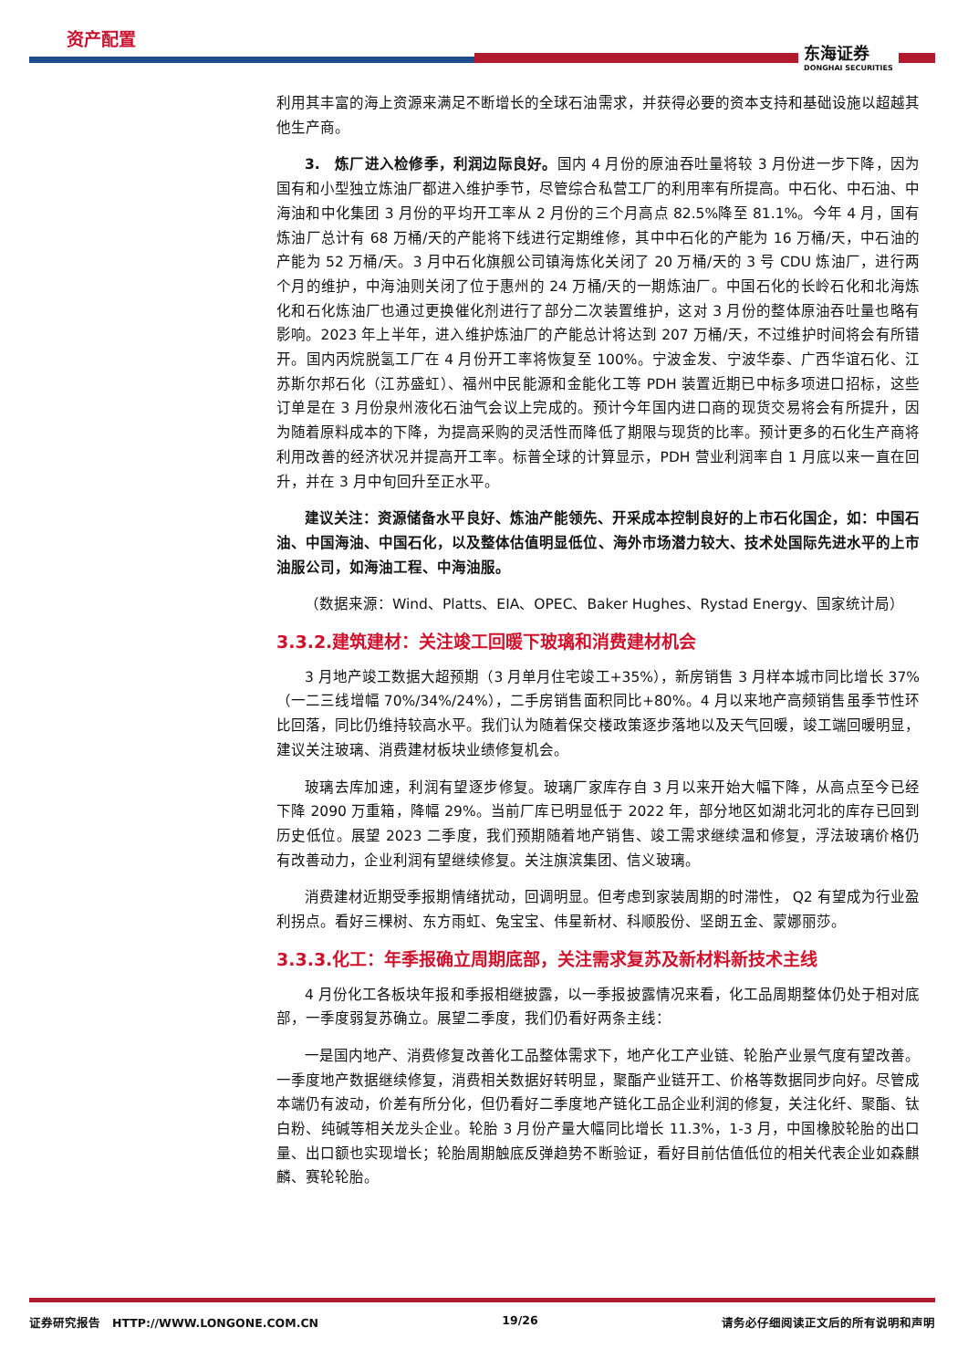资产配置
东海证券
DONGHAI SECURITIES
利用其丰富的海上资源来满足不断增长的全球石油需求，并获得必要的资本支持和基础设施以超越其他生产商。
3.　炼厂进入检修季，利润边际良好。国内 4 月份的原油吞吐量将较 3 月份进一步下降，因为国有和小型独立炼油厂都进入维护季节，尽管综合私营工厂的利用率有所提高。中石化、中石油、中海油和中化集团 3 月份的平均开工率从 2 月份的三个月高点 82.5%降至 81.1%。今年 4 月，国有炼油厂总计有 68 万桶/天的产能将下线进行定期维修，其中中石化的产能为 16 万桶/天，中石油的产能为 52 万桶/天。3 月中石化旗舰公司镇海炼化关闭了 20 万桶/天的 3 号 CDU 炼油厂，进行两个月的维护，中海油则关闭了位于惠州的 24 万桶/天的一期炼油厂。中国石化的长岭石化和北海炼化和石化炼油厂也通过更换催化剂进行了部分二次装置维护，这对 3 月份的整体原油吞吐量也略有影响。2023 年上半年，进入维护炼油厂的产能总计将达到 207 万桶/天，不过维护时间将会有所错开。国内丙烷脱氢工厂在 4 月份开工率将恢复至 100%。宁波金发、宁波华泰、广西华谊石化、江苏斯尔邦石化（江苏盛虹）、福州中民能源和金能化工等 PDH 装置近期已中标多项进口招标，这些订单是在 3 月份泉州液化石油气会议上完成的。预计今年国内进口商的现货交易将会有所提升，因为随着原料成本的下降，为提高采购的灵活性而降低了期限与现货的比率。预计更多的石化生产商将利用改善的经济状况并提高开工率。标普全球的计算显示，PDH 营业利润率自 1 月底以来一直在回升，并在 3 月中旬回升至正水平。
建议关注：资源储备水平良好、炼油产能领先、开采成本控制良好的上市石化国企，如：中国石油、中国海油、中国石化，以及整体估值明显低位、海外市场潜力较大、技术处国际先进水平的上市油服公司，如海油工程、中海油服。
（数据来源：Wind、Platts、EIA、OPEC、Baker Hughes、Rystad Energy、国家统计局）
3.3.2.建筑建材：关注竣工回暖下玻璃和消费建材机会
3 月地产竣工数据大超预期（3 月单月住宅竣工+35%），新房销售 3 月样本城市同比增长 37%（一二三线增幅 70%/34%/24%），二手房销售面积同比+80%。4 月以来地产高频销售虽季节性环比回落，同比仍维持较高水平。我们认为随着保交楼政策逐步落地以及天气回暖，竣工端回暖明显，建议关注玻璃、消费建材板块业绩修复机会。
玻璃去库加速，利润有望逐步修复。玻璃厂家库存自 3 月以来开始大幅下降，从高点至今已经下降 2090 万重箱，降幅 29%。当前厂库已明显低于 2022 年，部分地区如湖北河北的库存已回到历史低位。展望 2023 二季度，我们预期随着地产销售、竣工需求继续温和修复，浮法玻璃价格仍有改善动力，企业利润有望继续修复。关注旗滨集团、信义玻璃。
消费建材近期受季报期情绪扰动，回调明显。但考虑到家装周期的时滞性， Q2 有望成为行业盈利拐点。看好三棵树、东方雨虹、兔宝宝、伟星新材、科顺股份、坚朗五金、蒙娜丽莎。
3.3.3.化工：年季报确立周期底部，关注需求复苏及新材料新技术主线
4 月份化工各板块年报和季报相继披露，以一季报披露情况来看，化工品周期整体仍处于相对底部，一季度弱复苏确立。展望二季度，我们仍看好两条主线：
一是国内地产、消费修复改善化工品整体需求下，地产化工产业链、轮胎产业景气度有望改善。一季度地产数据继续修复，消费相关数据好转明显，聚酯产业链开工、价格等数据同步向好。尽管成本端仍有波动，价差有所分化，但仍看好二季度地产链化工品企业利润的修复，关注化纤、聚酯、钛白粉、纯碱等相关龙头企业。轮胎 3 月份产量大幅同比增长 11.3%，1-3 月，中国橡胶轮胎的出口量、出口额也实现增长；轮胎周期触底反弹趋势不断验证，看好目前估值低位的相关代表企业如森麒麟、赛轮轮胎。
证券研究报告　HTTP://WWW.LONGONE.COM.CN 19/26 请务必仔细阅读正文后的所有说明和声明